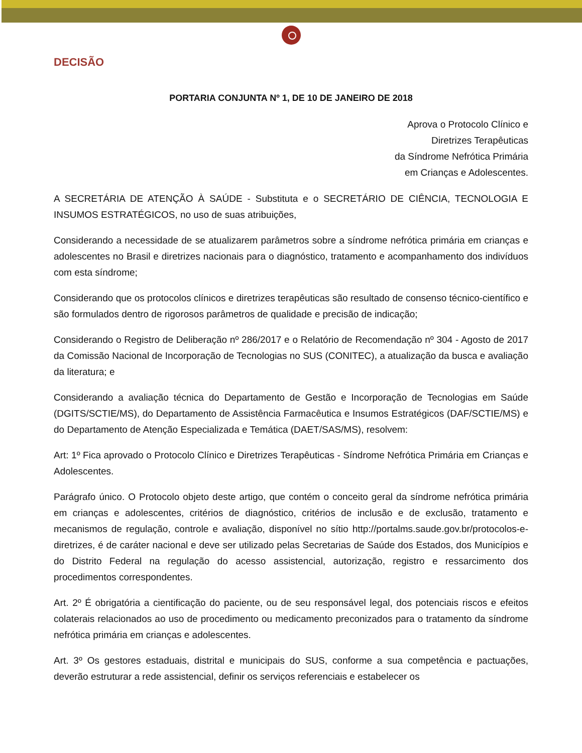DECISÃO
PORTARIA CONJUNTA Nº 1, DE 10 DE JANEIRO DE 2018
Aprova o Protocolo Clínico e
Diretrizes Terapêuticas
da Síndrome Nefrótica Primária
em Crianças e Adolescentes.
A SECRETÁRIA DE ATENÇÃO À SAÚDE - Substituta e o SECRETÁRIO DE CIÊNCIA, TECNOLOGIA E INSUMOS ESTRATÉGICOS, no uso de suas atribuições,
Considerando a necessidade de se atualizarem parâmetros sobre a síndrome nefrótica primária em crianças e adolescentes no Brasil e diretrizes nacionais para o diagnóstico, tratamento e acompanhamento dos indivíduos com esta síndrome;
Considerando que os protocolos clínicos e diretrizes terapêuticas são resultado de consenso técnico-científico e são formulados dentro de rigorosos parâmetros de qualidade e precisão de indicação;
Considerando o Registro de Deliberação nº 286/2017 e o Relatório de Recomendação nº 304 - Agosto de 2017 da Comissão Nacional de Incorporação de Tecnologias no SUS (CONITEC), a atualização da busca e avaliação da literatura; e
Considerando a avaliação técnica do Departamento de Gestão e Incorporação de Tecnologias em Saúde (DGITS/SCTIE/MS), do Departamento de Assistência Farmacêutica e Insumos Estratégicos (DAF/SCTIE/MS) e do Departamento de Atenção Especializada e Temática (DAET/SAS/MS), resolvem:
Art: 1º Fica aprovado o Protocolo Clínico e Diretrizes Terapêuticas - Síndrome Nefrótica Primária em Crianças e Adolescentes.
Parágrafo único. O Protocolo objeto deste artigo, que contém o conceito geral da síndrome nefrótica primária em crianças e adolescentes, critérios de diagnóstico, critérios de inclusão e de exclusão, tratamento e mecanismos de regulação, controle e avaliação, disponível no sítio http://portalms.saude.gov.br/protocolos-e-diretrizes, é de caráter nacional e deve ser utilizado pelas Secretarias de Saúde dos Estados, dos Municípios e do Distrito Federal na regulação do acesso assistencial, autorização, registro e ressarcimento dos procedimentos correspondentes.
Art. 2º É obrigatória a cientificação do paciente, ou de seu responsável legal, dos potenciais riscos e efeitos colaterais relacionados ao uso de procedimento ou medicamento preconizados para o tratamento da síndrome nefrótica primária em crianças e adolescentes.
Art. 3º Os gestores estaduais, distrital e municipais do SUS, conforme a sua competência e pactuações, deverão estruturar a rede assistencial, definir os serviços referenciais e estabelecer os